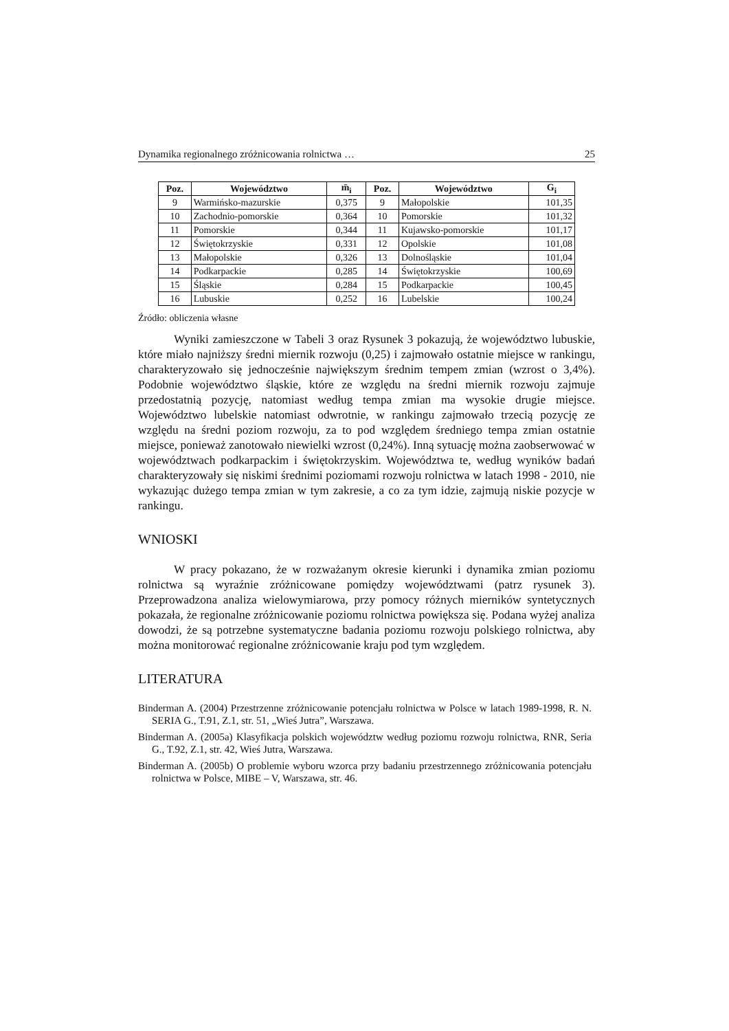Dynamika regionalnego zróżnicowania rolnictwa … 25
| Poz. | Województwo | m̄<sub>i</sub> | Poz. | Województwo | G<sub>i</sub> |
| --- | --- | --- | --- | --- | --- |
| 9 | Warmińsko-mazurskie | 0,375 | 9 | Małopolskie | 101,35 |
| 10 | Zachodnio-pomorskie | 0,364 | 10 | Pomorskie | 101,32 |
| 11 | Pomorskie | 0,344 | 11 | Kujawsko-pomorskie | 101,17 |
| 12 | Świętokrzyskie | 0,331 | 12 | Opolskie | 101,08 |
| 13 | Małopolskie | 0,326 | 13 | Dolnośląskie | 101,04 |
| 14 | Podkarpackie | 0,285 | 14 | Świętokrzyskie | 100,69 |
| 15 | Śląskie | 0,284 | 15 | Podkarpackie | 100,45 |
| 16 | Lubuskie | 0,252 | 16 | Lubelskie | 100,24 |
Źródło: obliczenia własne
Wyniki zamieszczone w Tabeli 3 oraz Rysunek 3 pokazują, że województwo lubuskie, które miało najniższy średni miernik rozwoju (0,25) i zajmowało ostatnie miejsce w rankingu, charakteryzowało się jednocześnie największym średnim tempem zmian (wzrost o 3,4%). Podobnie województwo śląskie, które ze względu na średni miernik rozwoju zajmuje przedostatnią pozycję, natomiast według tempa zmian ma wysokie drugie miejsce. Województwo lubelskie natomiast odwrotnie, w rankingu zajmowało trzecią pozycję ze względu na średni poziom rozwoju, za to pod względem średniego tempa zmian ostatnie miejsce, ponieważ zanotowało niewielki wzrost (0,24%). Inną sytuację można zaobserwować w województwach podkarpackim i świętokrzyskim. Województwa te, według wyników badań charakteryzowały się niskimi średnimi poziomami rozwoju rolnictwa w latach 1998 - 2010, nie wykazując dużego tempa zmian w tym zakresie, a co za tym idzie, zajmują niskie pozycje w rankingu.
WNIOSKI
W pracy pokazano, że w rozważanym okresie kierunki i dynamika zmian poziomu rolnictwa są wyraźnie zróżnicowane pomiędzy województwami (patrz rysunek 3). Przeprowadzona analiza wielowymiarowa, przy pomocy różnych mierników syntetycznych pokazała, że regionalne zróżnicowanie poziomu rolnictwa powiększa się. Podana wyżej analiza dowodzi, że są potrzebne systematyczne badania poziomu rozwoju polskiego rolnictwa, aby można monitorować regionalne zróżnicowanie kraju pod tym względem.
LITERATURA
Binderman A. (2004) Przestrzenne zróżnicowanie potencjału rolnictwa w Polsce w latach 1989-1998, R. N. SERIA G., T.91, Z.1, str. 51, „Wieś Jutra”, Warszawa.
Binderman A. (2005a) Klasyfikacja polskich województw według poziomu rozwoju rolnictwa, RNR, Seria G., T.92, Z.1, str. 42, Wieś Jutra, Warszawa.
Binderman A. (2005b) O problemie wyboru wzorca przy badaniu przestrzennego zróżnicowania potencjału rolnictwa w Polsce, MIBE – V, Warszawa, str. 46.